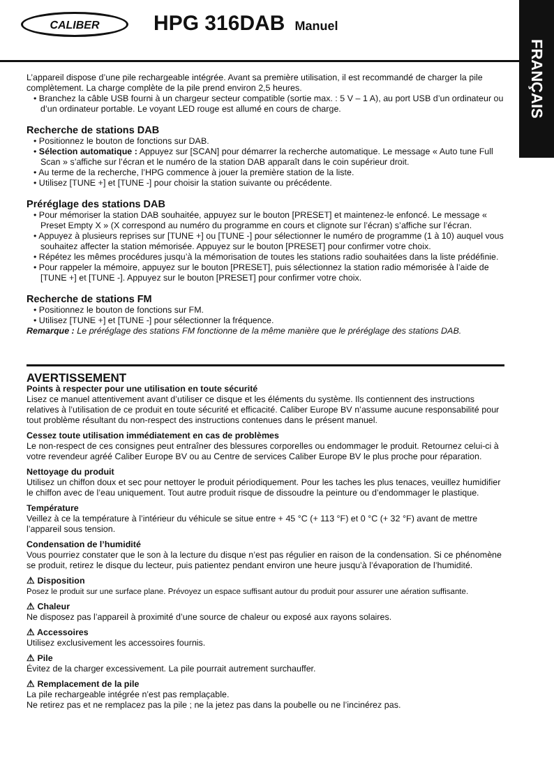CALIBER
HPG 316DAB Manuel
FRANÇAIS
L’appareil dispose d’une pile rechargeable intégrée. Avant sa première utilisation, il est recommandé de charger la pile complètement. La charge complète de la pile prend environ 2,5 heures.
• Branchez la câble USB fourni à un chargeur secteur compatible (sortie max. : 5 V – 1 A), au port USB d’un ordinateur ou d’un ordinateur portable. Le voyant LED rouge est allumé en cours de charge.
Recherche de stations DAB
• Positionnez le bouton de fonctions sur DAB.
• Sélection automatique : Appuyez sur [SCAN] pour démarrer la recherche automatique. Le message « Auto tune Full Scan » s’affiche sur l’écran et le numéro de la station DAB apparaît dans le coin supérieur droit.
• Au terme de la recherche, l’HPG commence à jouer la première station de la liste.
• Utilisez [TUNE +] et [TUNE -] pour choisir la station suivante ou précédente.
Préréglage des stations DAB
• Pour mémoriser la station DAB souhaitée, appuyez sur le bouton [PRESET] et maintenez-le enfoncé. Le message « Preset Empty X » (X correspond au numéro du programme en cours et clignote sur l’écran) s’affiche sur l’écran.
• Appuyez à plusieurs reprises sur [TUNE +] ou [TUNE -] pour sélectionner le numéro de programme (1 à 10) auquel vous souhaitez affecter la station mémorisée. Appuyez sur le bouton [PRESET] pour confirmer votre choix.
• Répétez les mêmes procédures jusqu’à la mémorisation de toutes les stations radio souhaitées dans la liste prédéfinie.
• Pour rappeler la mémoire, appuyez sur le bouton [PRESET], puis sélectionnez la station radio mémorisée à l’aide de [TUNE +] et [TUNE -]. Appuyez sur le bouton [PRESET] pour confirmer votre choix.
Recherche de stations FM
• Positionnez le bouton de fonctions sur FM.
• Utilisez [TUNE +] et [TUNE -] pour sélectionner la fréquence.
Remarque : Le préréglage des stations FM fonctionne de la même manière que le préréglage des stations DAB.
AVERTISSEMENT
Points à respecter pour une utilisation en toute sécurité
Lisez ce manuel attentivement avant d’utiliser ce disque et les éléments du système. Ils contiennent des instructions relatives à l’utilisation de ce produit en toute sécurité et efficacité. Caliber Europe BV n’assume aucune responsabilité pour tout problème résultant du non-respect des instructions contenues dans le présent manuel.
Cessez toute utilisation immédiatement en cas de problèmes
Le non-respect de ces consignes peut entraîner des blessures corporelles ou endommager le produit. Retournez celui-ci à votre revendeur agréé Caliber Europe BV ou au Centre de services Caliber Europe BV le plus proche pour réparation.
Nettoyage du produit
Utilisez un chiffon doux et sec pour nettoyer le produit périodiquement. Pour les taches les plus tenaces, veuillez humidifier le chiffon avec de l’eau uniquement. Tout autre produit risque de dissoudre la peinture ou d’endommager le plastique.
Température
Veillez à ce la température à l’intérieur du véhicule se situe entre + 45 °C (+ 113 °F) et 0 °C (+ 32 °F) avant de mettre l’appareil sous tension.
Condensation de l’humidité
Vous pourriez constater que le son à la lecture du disque n’est pas régulier en raison de la condensation. Si ce phénomène se produit, retirez le disque du lecteur, puis patientez pendant environ une heure jusqu’à l’évaporation de l’humidité.
⚠ Disposition
Posez le produit sur une surface plane. Prévoyez un espace suffisant autour du produit pour assurer une aération suffisante.
⚠ Chaleur
Ne disposez pas l’appareil à proximité d’une source de chaleur ou exposé aux rayons solaires.
⚠ Accessoires
Utilisez exclusivement les accessoires fournis.
⚠ Pile
Évitez de la charger excessivement. La pile pourrait autrement surchauffer.
⚠ Remplacement de la pile
La pile rechargeable intégrée n’est pas remplaçable.
Ne retirez pas et ne remplacez pas la pile ; ne la jetez pas dans la poubelle ou ne l’incinérez pas.